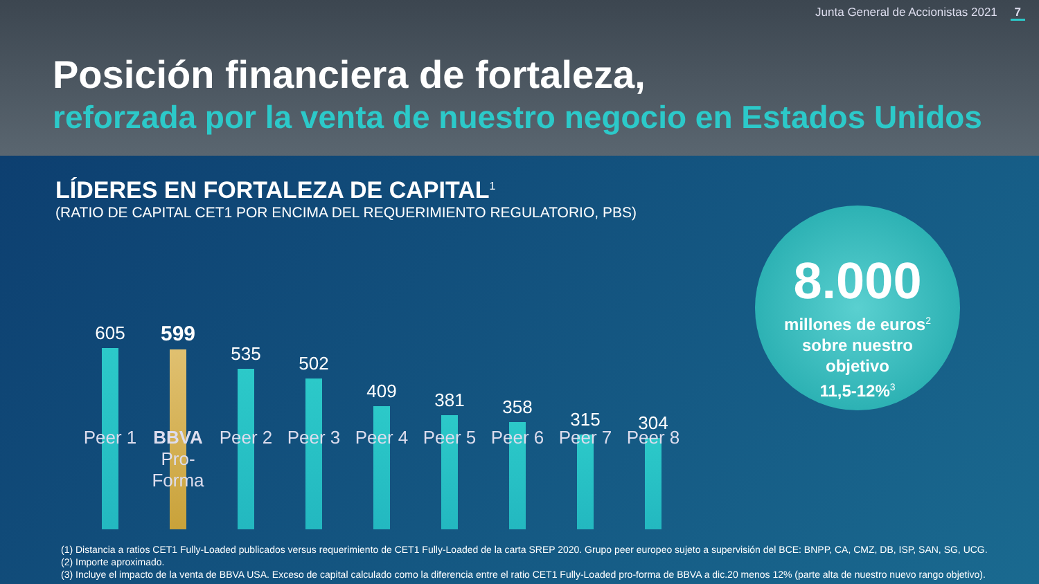Junta General de Accionistas 2021 7
Posición financiera de fortaleza,
reforzada por la venta de nuestro negocio en Estados Unidos
LÍDERES EN FORTALEZA DE CAPITAL<sup>1</sup>
(RATIO DE CAPITAL CET1 POR ENCIMA DEL REQUERIMIENTO REGULATORIO, PBS)
605
599
535 502 409 381 358 315 304
Peer 1 BBVA
Pro-Forma
Peer 2 Peer 3 Peer 4 Peer 5 Peer 6 Peer 7 Peer 8
8.000
millones de euros<sup>2</sup>
sobre nuestro
objetivo
11,5-12%<sup>3</sup>
(1) Distancia a ratios CET1 Fully-Loaded publicados versus requerimiento de CET1 Fully-Loaded de la carta SREP 2020. Grupo peer europeo sujeto a supervisión del BCE: BNPP, CA, CMZ, DB, ISP, SAN, SG, UCG.
(2) Importe aproximado.
(3) Incluye el impacto de la venta de BBVA USA. Exceso de capital calculado como la diferencia entre el ratio CET1 Fully-Loaded pro-forma de BBVA a dic.20 menos 12% (parte alta de nuestro nuevo rango objetivo).